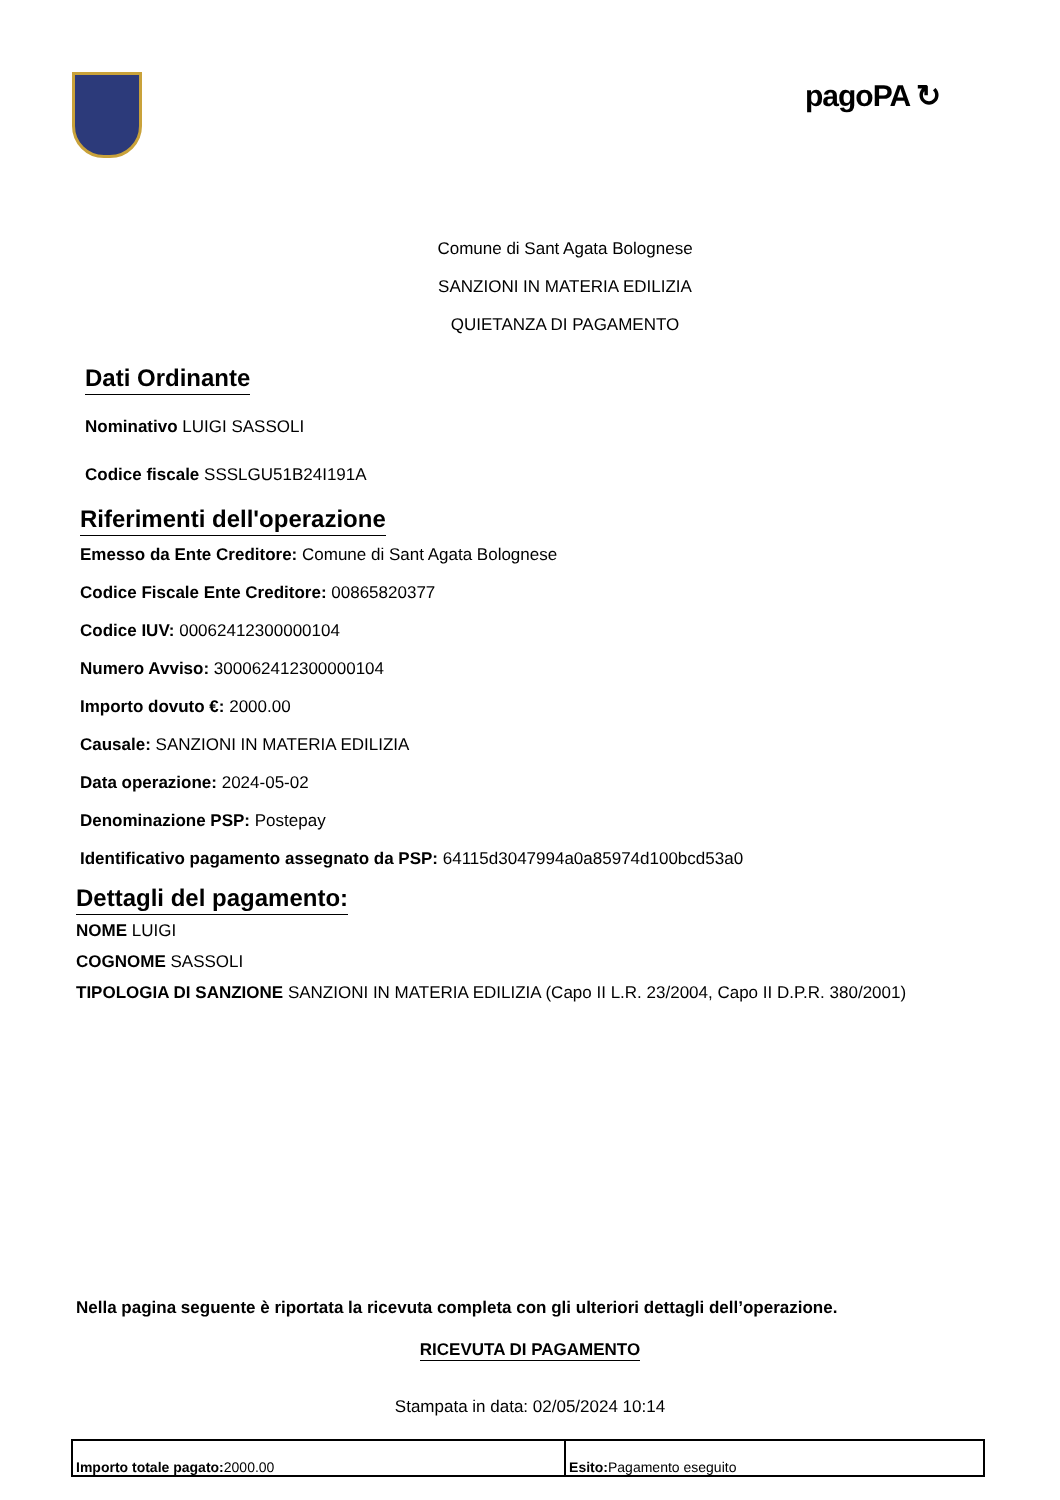pagoPA ↻
Comune di Sant Agata Bolognese
SANZIONI IN MATERIA EDILIZIA
QUIETANZA DI PAGAMENTO
Dati Ordinante
Nominativo LUIGI SASSOLI
Codice fiscale SSSLGU51B24I191A
Riferimenti dell'operazione
Emesso da Ente Creditore: Comune di Sant Agata Bolognese
Codice Fiscale Ente Creditore: 00865820377
Codice IUV: 00062412300000104
Numero Avviso: 300062412300000104
Importo dovuto €: 2000.00
Causale: SANZIONI IN MATERIA EDILIZIA
Data operazione: 2024-05-02
Denominazione PSP: Postepay
Identificativo pagamento assegnato da PSP: 64115d3047994a0a85974d100bcd53a0
Dettagli del pagamento:
NOME LUIGI
COGNOME SASSOLI
TIPOLOGIA DI SANZIONE SANZIONI IN MATERIA EDILIZIA (Capo II L.R. 23/2004, Capo II D.P.R. 380/2001)
Nella pagina seguente è riportata la ricevuta completa con gli ulteriori dettagli dell’operazione.
RICEVUTA DI PAGAMENTO
Stampata in data: 02/05/2024 10:14
| Importo totale pagato: 2000.00 | Esito: Pagamento eseguito |